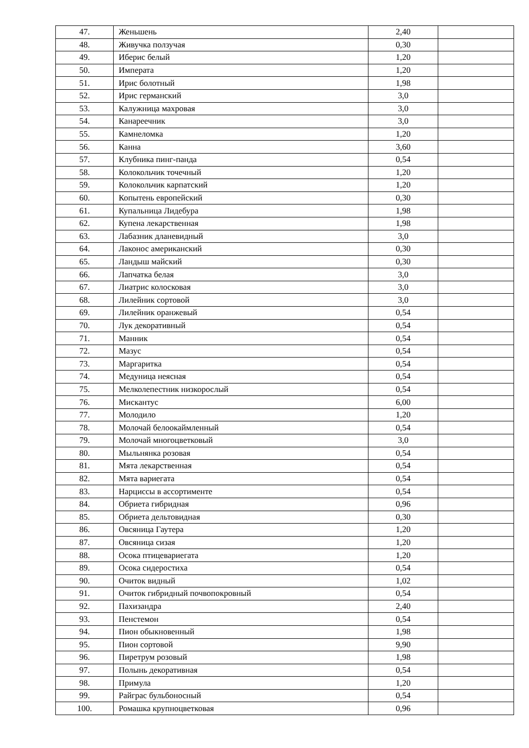| 47. | Женьшень | 2,40 | |
| 48. | Живучка ползучая | 0,30 | |
| 49. | Иберис белый | 1,20 | |
| 50. | Императа | 1,20 | |
| 51. | Ирис болотный | 1,98 | |
| 52. | Ирис германский | 3,0 | |
| 53. | Калужница махровая | 3,0 | |
| 54. | Канареечник | 3,0 | |
| 55. | Камнеломка | 1,20 | |
| 56. | Канна | 3,60 | |
| 57. | Клубника пинг-панда | 0,54 | |
| 58. | Колокольчик точечный | 1,20 | |
| 59. | Колокольчик карпатский | 1,20 | |
| 60. | Копытень европейский | 0,30 | |
| 61. | Купальница Лидебура | 1,98 | |
| 62. | Купена лекарственная | 1,98 | |
| 63. | Лабазник дланевидный | 3,0 | |
| 64. | Лаконос американский | 0,30 | |
| 65. | Ландыш майский | 0,30 | |
| 66. | Лапчатка белая | 3,0 | |
| 67. | Лиатрис колосковая | 3,0 | |
| 68. | Лилейник сортовой | 3,0 | |
| 69. | Лилейник оранжевый | 0,54 | |
| 70. | Лук декоративный | 0,54 | |
| 71. | Манник | 0,54 | |
| 72. | Мазус | 0,54 | |
| 73. | Маргаритка | 0,54 | |
| 74. | Медуница неясная | 0,54 | |
| 75. | Мелколепестник низкорослый | 0,54 | |
| 76. | Мискантус | 6,00 | |
| 77. | Молодило | 1,20 | |
| 78. | Молочай белоокаймленный | 0,54 | |
| 79. | Молочай многоцветковый | 3,0 | |
| 80. | Мыльнянка розовая | 0,54 | |
| 81. | Мята лекарственная | 0,54 | |
| 82. | Мята вариегата | 0,54 | |
| 83. | Нарциссы в ассортименте | 0,54 | |
| 84. | Обриета гибридная | 0,96 | |
| 85. | Обриета дельтовидная | 0,30 | |
| 86. | Овсяница Гаутера | 1,20 | |
| 87. | Овсяница сизая | 1,20 | |
| 88. | Осока птицевариегата | 1,20 | |
| 89. | Осока сидеростиха | 0,54 | |
| 90. | Очиток видный | 1,02 | |
| 91. | Очиток гибридный почвопокровный | 0,54 | |
| 92. | Пахизандра | 2,40 | |
| 93. | Пенстемон | 0,54 | |
| 94. | Пион обыкновенный | 1,98 | |
| 95. | Пион сортовой | 9,90 | |
| 96. | Пиретрум розовый | 1,98 | |
| 97. | Полынь декоративная | 0,54 | |
| 98. | Примула | 1,20 | |
| 99. | Райграс бульбоносный | 0,54 | |
| 100. | Ромашка крупноцветковая | 0,96 | |